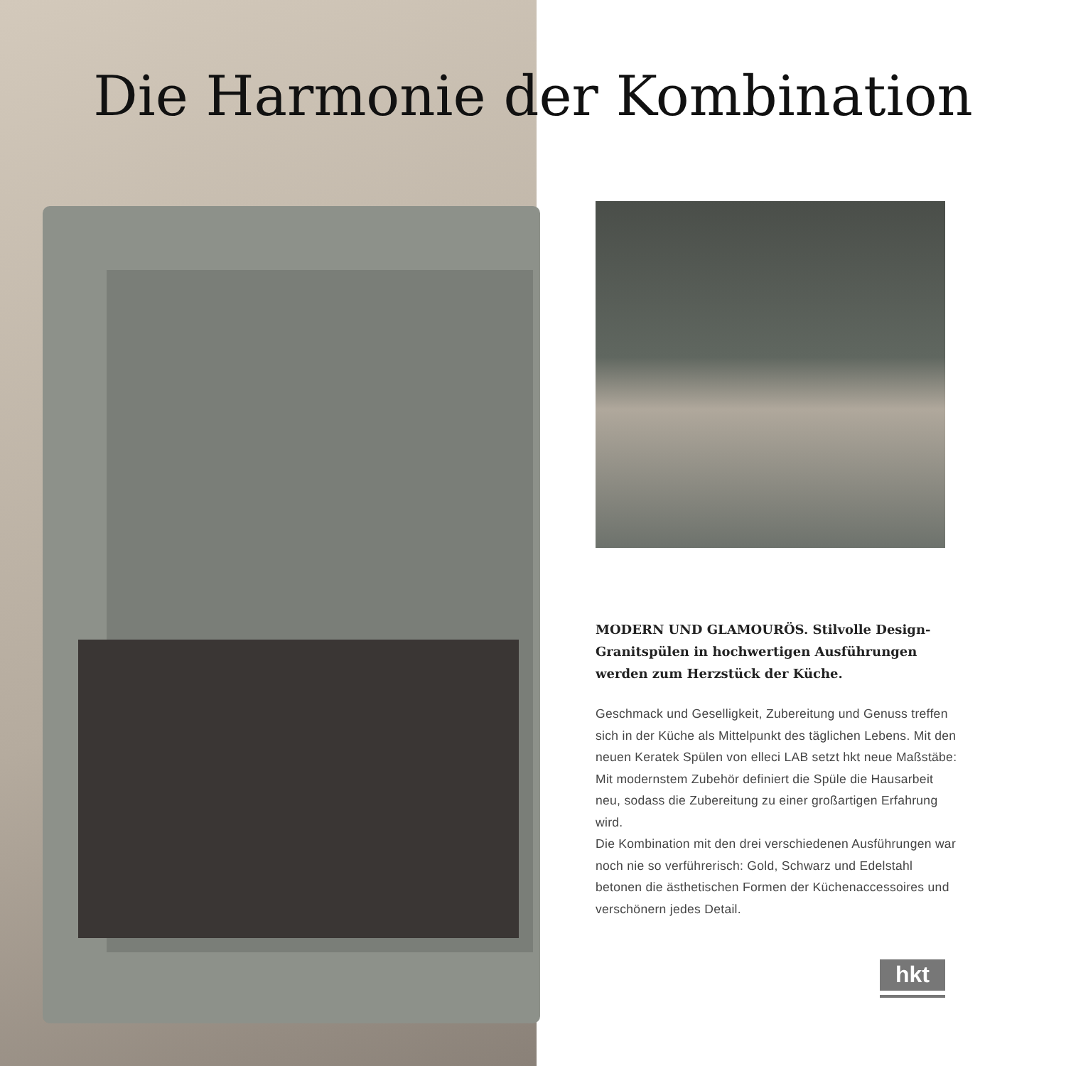Die Harmonie der Kombination
MODERN UND GLAMOURÖS. Stilvolle Design-Granitspülen in hochwertigen Ausführungen werden zum Herzstück der Küche.
Geschmack und Geselligkeit, Zubereitung und Genuss treffen sich in der Küche als Mittelpunkt des täglichen Lebens. Mit den neuen Keratek Spülen von elleci LAB setzt hkt neue Maßstäbe: Mit modernstem Zubehör definiert die Spüle die Hausarbeit neu, sodass die Zubereitung zu einer großartigen Erfahrung wird.
Die Kombination mit den drei verschiedenen Ausführungen war noch nie so verführerisch: Gold, Schwarz und Edelstahl betonen die ästhetischen Formen der Küchenaccessoires und verschönern jedes Detail.
hkt